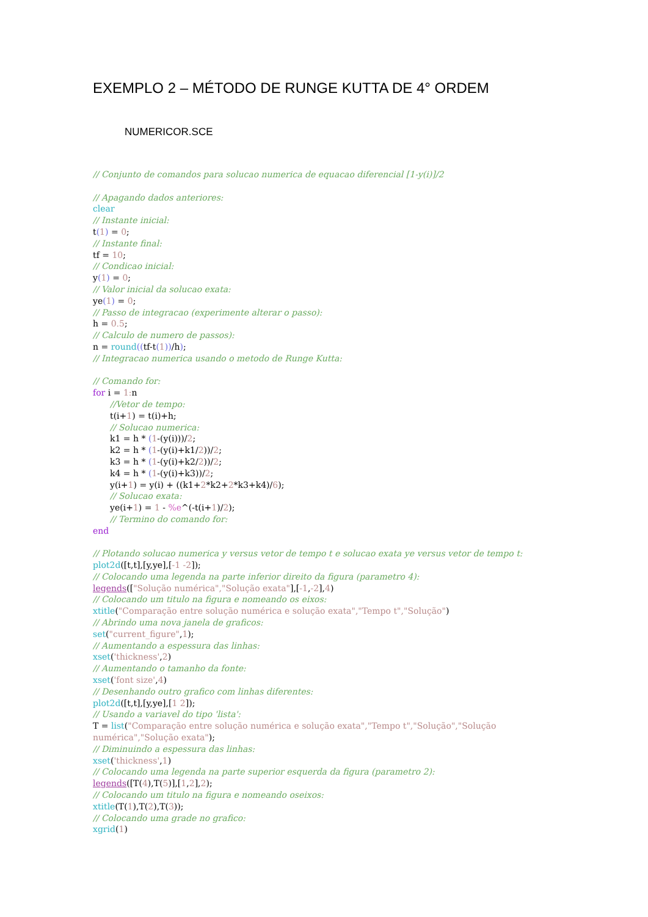EXEMPLO 2 – MÉTODO DE RUNGE KUTTA DE 4° ORDEM
NUMERICOR.SCE
// Conjunto de comandos para solucao numerica de equacao diferencial [1-y(i)]/2
// Apagando dados anteriores:
clear
// Instante inicial:
t(1) = 0;
// Instante final:
tf = 10;
// Condicao inicial:
y(1) = 0;
// Valor inicial da solucao exata:
ye(1) = 0;
// Passo de integracao (experimente alterar o passo):
h = 0.5;
// Calculo de numero de passos):
n = round((tf-t(1))/h);
// Integracao numerica usando o metodo de Runge Kutta:
// Comando for:
for i = 1: n
//Vetor de tempo:
t(i+1) = t(i)+h;
// Solucao numerica:
k1 = h * (1-(y(i)))/2;
k2 = h * (1-(y(i)+k1/2))/2;
k3 = h * (1-(y(i)+k2/2))/2;
k4 = h * (1-(y(i)+k3))/2;
y(i+1) = y(i) + ((k1+2*k2+2*k3+k4)/6);
// Solucao exata:
ye(i+1) = 1 - %e^(-t(i+1)/2);
// Termino do comando for:
end
// Plotando solucao numerica y versus vetor de tempo t e solucao exata ye versus vetor de tempo t:
plot2d([t,t],[y,ye],[-1 -2]);
// Colocando uma legenda na parte inferior direito da figura (parametro 4):
legends(["Solução numérica","Solução exata"],[-1,-2],4)
// Colocando um titulo na figura e nomeando os eixos:
xtitle("Comparação entre solução numérica e solução exata","Tempo t","Solução")
// Abrindo uma nova janela de graficos:
set("current_figure",1);
// Aumentando a espessura das linhas:
xset('thickness',2)
// Aumentando o tamanho da fonte:
xset('font size',4)
// Desenhando outro grafico com linhas diferentes:
plot2d([t,t],[y,ye],[1 2]);
// Usando a variavel do tipo 'lista':
T = list("Comparação entre solução numérica e solução exata","Tempo t","Solução","Solução numérica","Solução exata");
// Diminuindo a espessura das linhas:
xset('thickness',1)
// Colocando uma legenda na parte superior esquerda da figura (parametro 2):
legends([T(4),T(5)],[1,2],2);
// Colocando um titulo na figura e nomeando oseixos:
xtitle(T(1),T(2),T(3));
// Colocando uma grade no grafico:
xgrid(1)